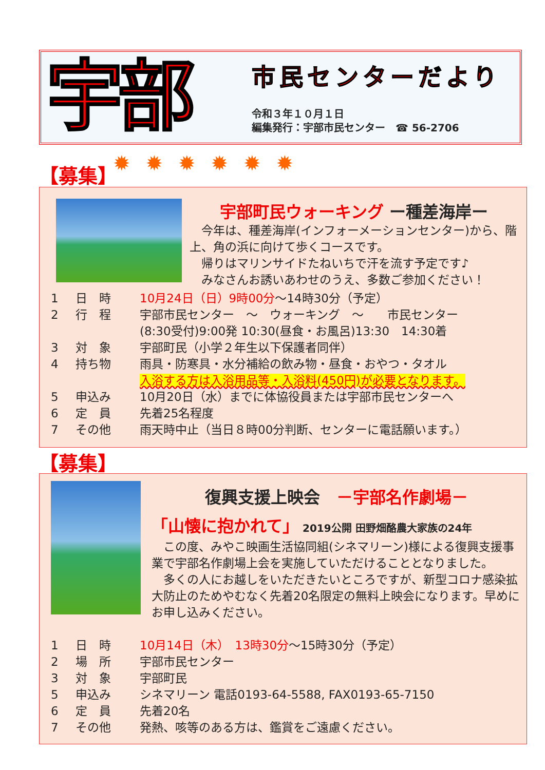宇部
市民センターだより
令和３年１０月１日
編集発行：宇部市民センター　☎ 56-2706
【募集】 ✹✹✹✹✹✹
宇部町民ウォーキング ー種差海岸ー
　今年は、種差海岸(インフォーメーションセンター)から、階上、角の浜に向けて歩くコースです。
　帰りはマリンサイドたねいちで汗を流す予定です♪
　みなさんお誘いあわせのうえ、多数ご参加ください！
1 日　時 10月24日（日）9時00分～14時30分（予定）
2 行　程 宇部市民センター　～　ウォーキング　～　　市民センター
(8:30受付)9:00発 10:30(昼食・お風呂)13:30　14:30着
3 対　象 宇部町民（小学２年生以下保護者同伴）
4 持ち物 雨具・防寒具・水分補給の飲み物・昼食・おやつ・タオル
入浴する方は入浴用品等・入浴料(450円)が必要となります。
5 申込み 10月20日（水）までに体協役員または宇部市民センターへ
6 定　員 先着25名程度
7 その他 雨天時中止（当日８時00分判断、センターに電話願います。）
【募集】
復興支援上映会　－宇部名作劇場－
「山懐に抱かれて」 2019公開 田野畑酪農大家族の24年
　この度、みやこ映画生活協同組(シネマリーン)様による復興支援事業で宇部名作劇場上会を実施していただけることとなりました。
　多くの人にお越しをいただきたいところですが、新型コロナ感染拡大防止のためやむなく先着20名限定の無料上映会になります。早めにお申し込みください。
1 日　時 10月14日（木）　13時30分～15時30分（予定）
2 場　所 宇部市民センター
3 対　象 宇部町民
5 申込み シネマリーン 電話0193-64-5588, FAX0193-65-7150
6 定　員 先着20名
7 その他 発熱、咳等のある方は、鑑賞をご遠慮ください。